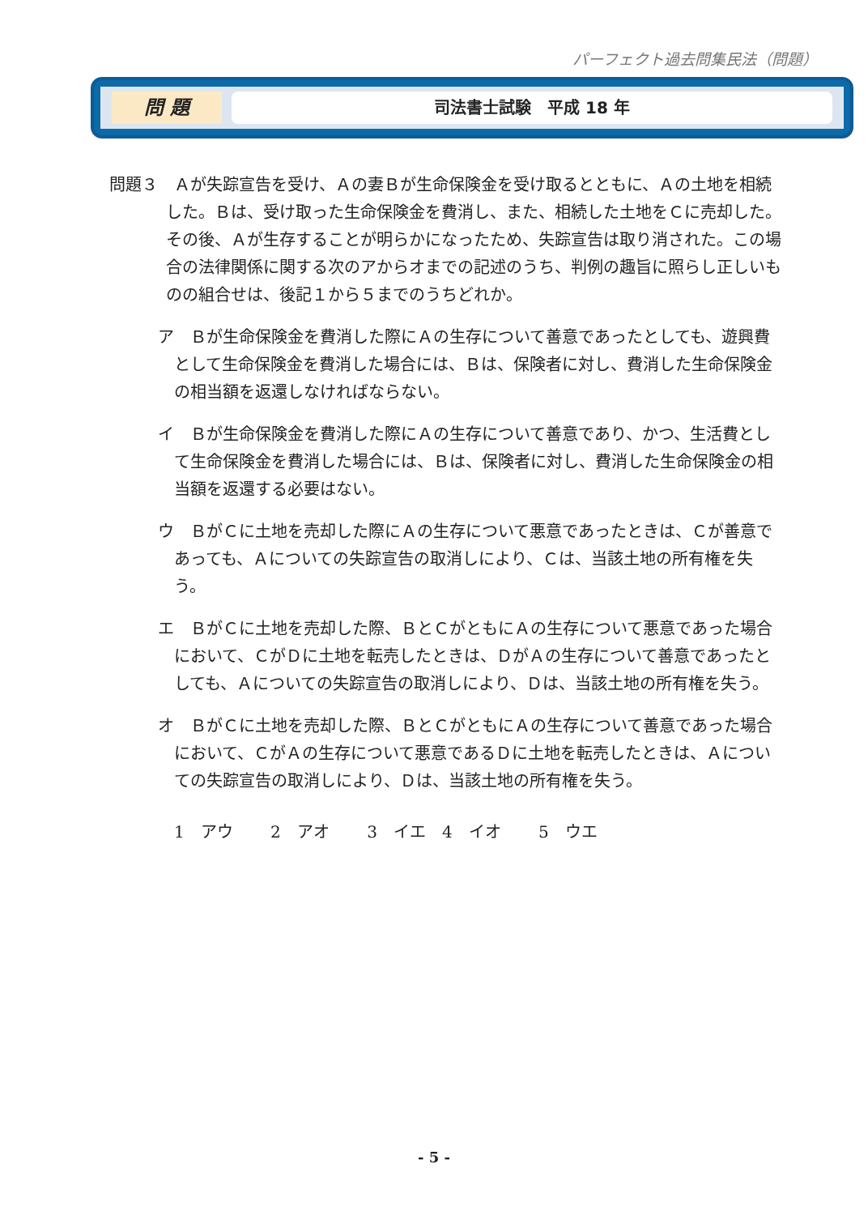パーフェクト過去問集民法（問題）
問 題
司法書士試験　平成 18 年
問題３　Ａが失踪宣告を受け、Ａの妻Ｂが生命保険金を受け取るとともに、Ａの土地を相続した。Ｂは、受け取った生命保険金を費消し、また、相続した土地をＣに売却した。その後、Ａが生存することが明らかになったため、失踪宣告は取り消された。この場合の法律関係に関する次のアからオまでの記述のうち、判例の趣旨に照らし正しいものの組合せは、後記１から５までのうちどれか。
ア　Ｂが生命保険金を費消した際にＡの生存について善意であったとしても、遊興費として生命保険金を費消した場合には、Ｂは、保険者に対し、費消した生命保険金の相当額を返還しなければならない。
イ　Ｂが生命保険金を費消した際にＡの生存について善意であり、かつ、生活費として生命保険金を費消した場合には、Ｂは、保険者に対し、費消した生命保険金の相当額を返還する必要はない。
ウ　ＢがＣに土地を売却した際にＡの生存について悪意であったときは、Ｃが善意であっても、Ａについての失踪宣告の取消しにより、Ｃは、当該土地の所有権を失う。
エ　ＢがＣに土地を売却した際、ＢとＣがともにＡの生存について悪意であった場合において、ＣがＤに土地を転売したときは、ＤがＡの生存について善意であったとしても、Ａについての失踪宣告の取消しにより、Ｄは、当該土地の所有権を失う。
オ　ＢがＣに土地を売却した際、ＢとＣがともにＡの生存について善意であった場合において、ＣがＡの生存について悪意であるＤに土地を転売したときは、Ａについての失踪宣告の取消しにより、Ｄは、当該土地の所有権を失う。
1　アウ　 2　アオ　 3　イエ　4　イオ　 5　ウエ
- 5 -